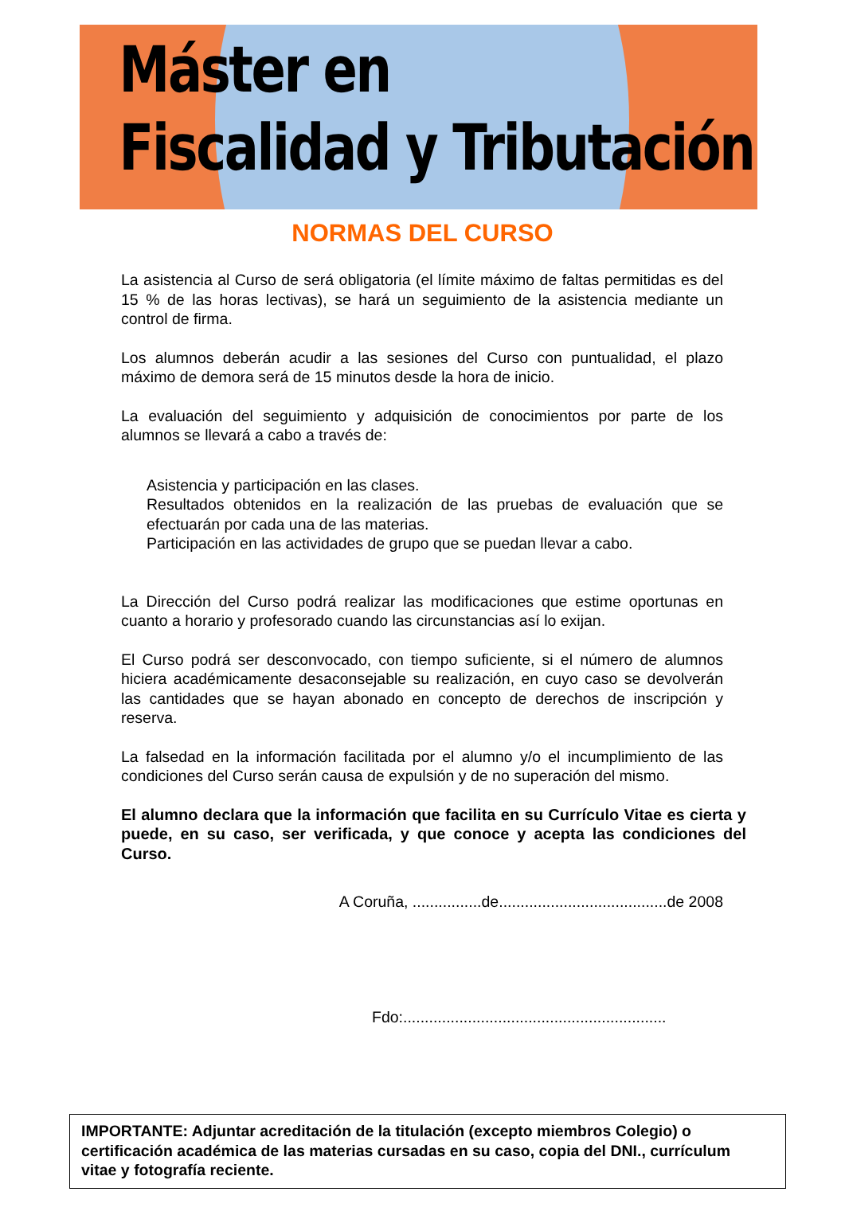Máster en
Fiscalidad y Tributación
NORMAS DEL CURSO
La asistencia al Curso de será obligatoria (el límite máximo de faltas permitidas es del 15 % de las horas lectivas), se hará un seguimiento de la asistencia mediante un control de firma.
Los alumnos deberán acudir a las sesiones del Curso con puntualidad, el plazo máximo de demora será de 15 minutos desde la hora de inicio.
La evaluación del seguimiento y adquisición de conocimientos por parte de los alumnos se llevará a cabo a través de:
Asistencia y participación en las clases.
Resultados obtenidos en la realización de las pruebas de evaluación que se efectuarán por cada una de las materias.
Participación en las actividades de grupo que se puedan llevar a cabo.
La Dirección del Curso podrá realizar las modificaciones que estime oportunas en cuanto a horario y profesorado cuando las circunstancias así lo exijan.
El Curso podrá ser desconvocado, con tiempo suficiente, si el número de alumnos hiciera académicamente desaconsejable su realización, en cuyo caso se devolverán las cantidades que se hayan abonado en concepto de derechos de inscripción y reserva.
La falsedad en la información facilitada por el alumno y/o el incumplimiento de las condiciones del Curso serán causa de expulsión y de no superación del mismo.
El alumno declara que la información que facilita en su Currículo Vitae es cierta y puede, en su caso, ser verificada, y que conoce y acepta las condiciones del Curso.
A Coruña, ................de.......................................de 2008
Fdo:.............................................................
IMPORTANTE: Adjuntar acreditación de la titulación (excepto miembros Colegio) o
certificación académica de las materias cursadas en su caso, copia del DNI., currículum
vitae y fotografía reciente.